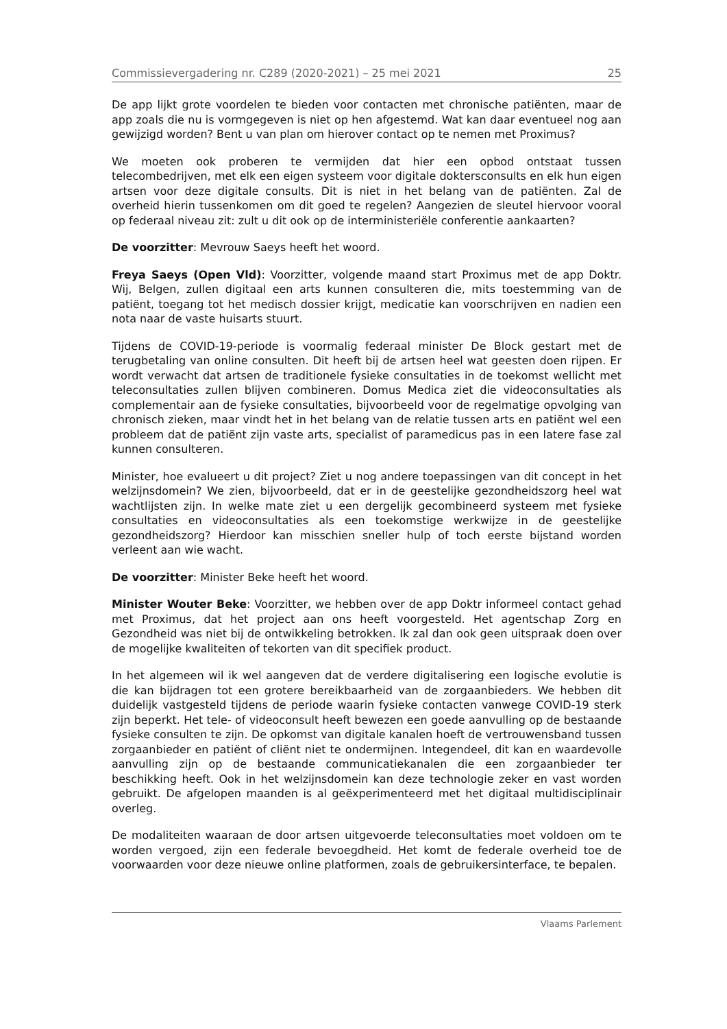Commissievergadering nr. C289 (2020-2021) – 25 mei 2021 25
De app lijkt grote voordelen te bieden voor contacten met chronische patiënten, maar de app zoals die nu is vormgegeven is niet op hen afgestemd. Wat kan daar eventueel nog aan gewijzigd worden? Bent u van plan om hierover contact op te nemen met Proximus?
We moeten ook proberen te vermijden dat hier een opbod ontstaat tussen telecombedrijven, met elk een eigen systeem voor digitale doktersconsults en elk hun eigen artsen voor deze digitale consults. Dit is niet in het belang van de patiënten. Zal de overheid hierin tussenkomen om dit goed te regelen? Aangezien de sleutel hiervoor vooral op federaal niveau zit: zult u dit ook op de interministeriële conferentie aankaarten?
De voorzitter: Mevrouw Saeys heeft het woord.
Freya Saeys (Open Vld): Voorzitter, volgende maand start Proximus met de app Doktr. Wij, Belgen, zullen digitaal een arts kunnen consulteren die, mits toestemming van de patiënt, toegang tot het medisch dossier krijgt, medicatie kan voorschrijven en nadien een nota naar de vaste huisarts stuurt.
Tijdens de COVID-19-periode is voormalig federaal minister De Block gestart met de terugbetaling van online consulten. Dit heeft bij de artsen heel wat geesten doen rijpen. Er wordt verwacht dat artsen de traditionele fysieke consultaties in de toekomst wellicht met teleconsultaties zullen blijven combineren. Domus Medica ziet die videoconsultaties als complementair aan de fysieke consultaties, bijvoorbeeld voor de regelmatige opvolging van chronisch zieken, maar vindt het in het belang van de relatie tussen arts en patiënt wel een probleem dat de patiënt zijn vaste arts, specialist of paramedicus pas in een latere fase zal kunnen consulteren.
Minister, hoe evalueert u dit project? Ziet u nog andere toepassingen van dit concept in het welzijnsdomein? We zien, bijvoorbeeld, dat er in de geestelijke gezondheidszorg heel wat wachtlijsten zijn. In welke mate ziet u een dergelijk gecombineerd systeem met fysieke consultaties en videoconsultaties als een toekomstige werkwijze in de geestelijke gezondheidszorg? Hierdoor kan misschien sneller hulp of toch eerste bijstand worden verleent aan wie wacht.
De voorzitter: Minister Beke heeft het woord.
Minister Wouter Beke: Voorzitter, we hebben over de app Doktr informeel contact gehad met Proximus, dat het project aan ons heeft voorgesteld. Het agentschap Zorg en Gezondheid was niet bij de ontwikkeling betrokken. Ik zal dan ook geen uitspraak doen over de mogelijke kwaliteiten of tekorten van dit specifiek product.
In het algemeen wil ik wel aangeven dat de verdere digitalisering een logische evolutie is die kan bijdragen tot een grotere bereikbaarheid van de zorgaanbieders. We hebben dit duidelijk vastgesteld tijdens de periode waarin fysieke contacten vanwege COVID-19 sterk zijn beperkt. Het tele- of videoconsult heeft bewezen een goede aanvulling op de bestaande fysieke consulten te zijn. De opkomst van digitale kanalen hoeft de vertrouwensband tussen zorgaanbieder en patiënt of cliënt niet te ondermijnen. Integendeel, dit kan en waardevolle aanvulling zijn op de bestaande communicatiekanalen die een zorgaanbieder ter beschikking heeft. Ook in het welzijnsdomein kan deze technologie zeker en vast worden gebruikt. De afgelopen maanden is al geëxperimenteerd met het digitaal multidisciplinair overleg.
De modaliteiten waaraan de door artsen uitgevoerde teleconsultaties moet voldoen om te worden vergoed, zijn een federale bevoegdheid. Het komt de federale overheid toe de voorwaarden voor deze nieuwe online platformen, zoals de gebruikersinterface, te bepalen.
Vlaams Parlement